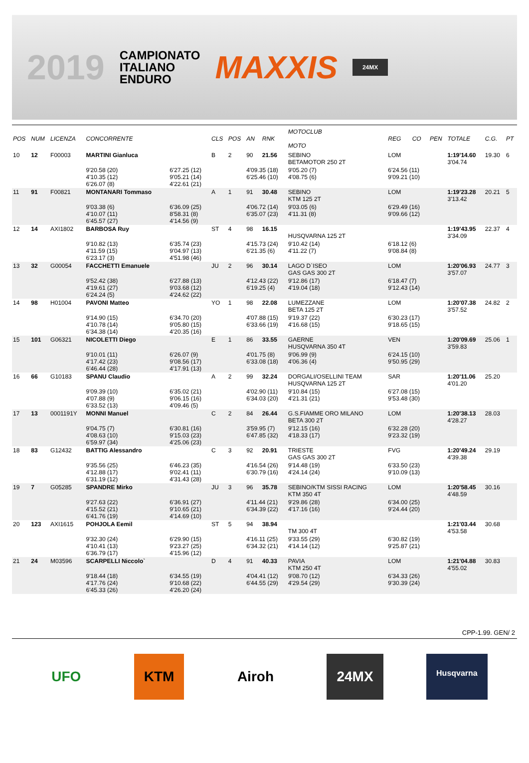2019
CAMPIONATO
ITALIANO
ENDURO
MAXXIS
24MX
| POS | NUM | LICENZA | CONCORRENTE | | CLS | POS | AN | RNK | MOTOCLUB MOTO | | REG | CO | PEN | TOTALE | C.G. | PT |
| --- | --- | --- | --- | --- | --- | --- | --- | --- | --- | --- | --- | --- | --- | --- | --- | --- |
| 10 | 12 | F00003 | MARTINI Gianluca | | B | 2 | 90 | 21.56 | SEBINO BETAMOTOR 250 2T | | LOM | | | 1:19'14.60 3'04.74 | 19.30 | 6 |
| | | | 9'20.58 (20) 4'10.35 (12) 6'26.07 (8) | 6'27.25 (12) 9'05.21 (14) 4'22.61 (21) | | | 4'09.35 (18) 6'25.46 (10) | | | 9'05.20 (7) 4'08.75 (6) | 6'24.56 (11) 9'09.21 (10) | | | | | |
| 11 | 91 | F00821 | MONTANARI Tommaso | | A | 1 | 91 | 30.48 | SEBINO KTM 125 2T | | LOM | | | 1:19'23.28 3'13.42 | 20.21 | 5 |
| | | | 9'03.38 (6) 4'10.07 (11) 6'45.57 (27) | 6'36.09 (25) 8'58.31 (8) 4'14.56 (9) | | | 4'06.72 (14) 6'35.07 (23) | | | 9'03.05 (6) 4'11.31 (8) | 6'29.49 (16) 9'09.66 (12) | | | | | |
| 12 | 14 | AXI1802 | BARBOSA Ruy | | ST | 4 | 98 | 16.15 | HUSQVARNA 125 2T | | | | | 1:19'43.95 3'34.09 | 22.37 | 4 |
| | | | 9'10.82 (13) 4'11.59 (15) 6'23.17 (3) | 6'35.74 (23) 9'04.97 (13) 4'51.98 (46) | | | 4'15.73 (24) 6'21.35 (6) | | | 9'10.42 (14) 4'11.22 (7) | 6'18.12 (6) 9'08.84 (8) | | | | | |
| 13 | 32 | G00054 | FACCHETTI Emanuele | | JU | 2 | 96 | 30.14 | LAGO D`ISEO GAS GAS 300 2T | | LOM | | | 1:20'06.93 3'57.07 | 24.77 | 3 |
| | | | 9'52.42 (38) 4'19.61 (27) 6'24.24 (5) | 6'27.88 (13) 9'03.68 (12) 4'24.62 (22) | | | 4'12.43 (22) 6'19.25 (4) | | | 9'12.86 (17) 4'19.04 (18) | 6'18.47 (7) 9'12.43 (14) | | | | | |
| 14 | 98 | H01004 | PAVONI Matteo | | YO | 1 | 98 | 22.08 | LUMEZZANE BETA 125 2T | | LOM | | | 1:20'07.38 3'57.52 | 24.82 | 2 |
| | | | 9'14.90 (15) 4'10.78 (14) 6'34.38 (14) | 6'34.70 (20) 9'05.80 (15) 4'20.35 (16) | | | 4'07.88 (15) 6'33.66 (19) | | | 9'19.37 (22) 4'16.68 (15) | 6'30.23 (17) 9'18.65 (15) | | | | | |
| 15 | 101 | G06321 | NICOLETTI Diego | | E | 1 | 86 | 33.55 | GAERNE HUSQVARNA 350 4T | | VEN | | | 1:20'09.69 3'59.83 | 25.06 | 1 |
| | | | 9'10.01 (11) 4'17.42 (23) 6'46.44 (28) | 6'26.07 (9) 9'08.56 (17) 4'17.91 (13) | | | 4'01.75 (8) 6'33.08 (18) | | | 9'06.99 (9) 4'06.36 (4) | 6'24.15 (10) 9'50.95 (29) | | | | | |
| 16 | 66 | G10183 | SPANU Claudio | | A | 2 | 99 | 32.24 | DORGALI/OSELLINI TEAM HUSQVARNA 125 2T | | SAR | | | 1:20'11.06 4'01.20 | 25.20 | |
| | | | 9'09.39 (10) 4'07.88 (9) 6'33.52 (13) | 6'35.02 (21) 9'06.15 (16) 4'09.46 (5) | | | 4'02.90 (11) 6'34.03 (20) | | | 9'10.84 (15) 4'21.31 (21) | 6'27.08 (15) 9'53.48 (30) | | | | | |
| 17 | 13 | 0001191Y | MONNI Manuel | | C | 2 | 84 | 26.44 | G.S.FIAMME ORO MILANO BETA 300 2T | | LOM | | | 1:20'38.13 4'28.27 | 28.03 | |
| | | | 9'04.75 (7) 4'08.63 (10) 6'59.97 (34) | 6'30.81 (16) 9'15.03 (23) 4'25.06 (23) | | | 3'59.95 (7) 6'47.85 (32) | | | 9'12.15 (16) 4'18.33 (17) | 6'32.28 (20) 9'23.32 (19) | | | | | |
| 18 | 83 | G12432 | BATTIG Alessandro | | C | 3 | 92 | 20.91 | TRIESTE GAS GAS 300 2T | | FVG | | | 1:20'49.24 4'39.38 | 29.19 | |
| | | | 9'35.56 (25) 4'12.88 (17) 6'31.19 (12) | 6'46.23 (35) 9'02.41 (11) 4'31.43 (28) | | | 4'16.54 (26) 6'30.79 (16) | | | 9'14.48 (19) 4'24.14 (24) | 6'33.50 (23) 9'10.09 (13) | | | | | |
| 19 | 7 | G05285 | SPANDRE Mirko | | JU | 3 | 96 | 35.78 | SEBINO/KTM SISSI RACING KTM 350 4T | | LOM | | | 1:20'58.45 4'48.59 | 30.16 | |
| | | | 9'27.63 (22) 4'15.52 (21) 6'41.76 (19) | 6'36.91 (27) 9'10.65 (21) 4'14.69 (10) | | | 4'11.44 (21) 6'34.39 (22) | | | 9'29.86 (28) 4'17.16 (16) | 6'34.00 (25) 9'24.44 (20) | | | | | |
| 20 | 123 | AXI1615 | POHJOLA Eemil | | ST | 5 | 94 | 38.94 | TM 300 4T | | | | | 1:21'03.44 4'53.58 | 30.68 | |
| | | | 9'32.30 (24) 4'10.41 (13) 6'36.79 (17) | 6'29.90 (15) 9'23.27 (25) 4'15.96 (12) | | | 4'16.11 (25) 6'34.32 (21) | | | 9'33.55 (29) 4'14.14 (12) | 6'30.82 (19) 9'25.87 (21) | | | | | |
| 21 | 24 | M03596 | SCARPELLI Niccolo` | | D | 4 | 91 | 40.33 | PAVIA KTM 250 4T | | LOM | | | 1:21'04.88 4'55.02 | 30.83 | |
| | | | 9'18.44 (18) 4'17.76 (24) 6'45.33 (26) | 6'34.55 (19) 9'10.68 (22) 4'26.20 (24) | | | 4'04.41 (12) 6'44.55 (29) | | | 9'08.70 (12) 4'29.54 (29) | 6'34.33 (26) 9'30.39 (24) | | | | | |
CPP-1.99. GEN/ 2
UFO KTM Airoh 24MX
Husqvarna